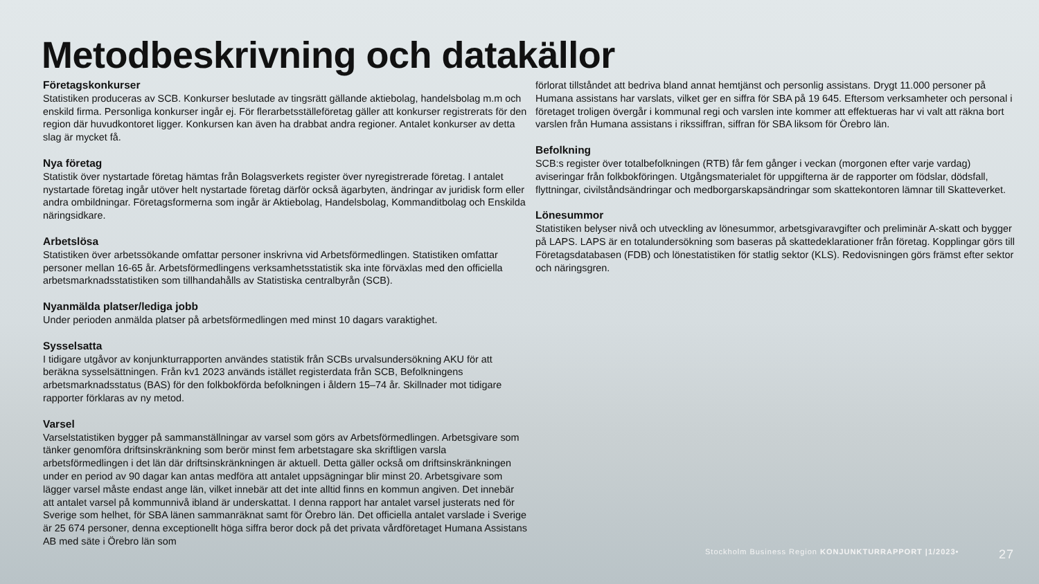Metodbeskrivning och datakällor
Företagskonkurser
Statistiken produceras av SCB. Konkurser beslutade av tingsrätt gällande aktiebolag, handelsbolag m.m och enskild firma. Personliga konkurser ingår ej. För flerarbetsställeföretag gäller att konkurser registrerats för den region där huvudkontoret ligger. Konkursen kan även ha drabbat andra regioner. Antalet konkurser av detta slag är mycket få.
Nya företag
Statistik över nystartade företag hämtas från Bolagsverkets register över nyregistrerade företag. I antalet nystartade företag ingår utöver helt nystartade företag därför också ägarbyten, ändringar av juridisk form eller andra ombildningar. Företagsformerna som ingår är Aktiebolag, Handelsbolag, Kommanditbolag och Enskilda näringsidkare.
Arbetslösa
Statistiken över arbetssökande omfattar personer inskrivna vid Arbetsförmedlingen. Statistiken omfattar personer mellan 16-65 år. Arbetsförmedlingens verksamhetsstatistik ska inte förväxlas med den officiella arbetsmarknadsstatistiken som tillhandahålls av Statistiska centralbyrån (SCB).
Nyanmälda platser/lediga jobb
Under perioden anmälda platser på arbetsförmedlingen med minst 10 dagars varaktighet.
Sysselsatta
I tidigare utgåvor av konjunkturrapporten användes statistik från SCBs urvalsundersökning AKU för att beräkna sysselsättningen. Från kv1 2023 används istället registerdata från SCB, Befolkningens arbetsmarknadsstatus (BAS) för den folkbokförda befolkningen i åldern 15–74 år. Skillnader mot tidigare rapporter förklaras av ny metod.
Varsel
Varselstatistiken bygger på sammanställningar av varsel som görs av Arbetsförmedlingen. Arbetsgivare som tänker genomföra driftsinskränkning som berör minst fem arbetstagare ska skriftligen varsla arbetsförmedlingen i det län där driftsinskränkningen är aktuell. Detta gäller också om driftsinskränkningen under en period av 90 dagar kan antas medföra att antalet uppsägningar blir minst 20. Arbetsgivare som lägger varsel måste endast ange län, vilket innebär att det inte alltid finns en kommun angiven. Det innebär att antalet varsel på kommunnivå ibland är underskattat. I denna rapport har antalet varsel justerats ned för Sverige som helhet, för SBA länen sammanräknat samt för Örebro län. Det officiella antalet varslade i Sverige är 25 674 personer, denna exceptionellt höga siffra beror dock på det privata vårdföretaget Humana Assistans AB med säte i Örebro län som
förlorat tillståndet att bedriva bland annat hemtjänst och personlig assistans. Drygt 11.000 personer på Humana assistans har varslats, vilket ger en siffra för SBA på 19 645. Eftersom verksamheter och personal i företaget troligen övergår i kommunal regi och varslen inte kommer att effektueras har vi valt att räkna bort varslen från Humana assistans i rikssiffran, siffran för SBA liksom för Örebro län.
Befolkning
SCB:s register över totalbefolkningen (RTB) får fem gånger i veckan (morgonen efter varje vardag) aviseringar från folkbokföringen. Utgångsmaterialet för uppgifterna är de rapporter om födslar, dödsfall, flyttningar, civilståndsändringar och medborgarskapsändringar som skattekontoren lämnar till Skatteverket.
Lönesummor
Statistiken belyser nivå och utveckling av lönesummor, arbetsgivaravgifter och preliminär A-skatt och bygger på LAPS. LAPS är en totalundersökning som baseras på skattedeklarationer från företag. Kopplingar görs till Företagsdatabasen (FDB) och lönestatistiken för statlig sektor (KLS). Redovisningen görs främst efter sektor och näringsgren.
Stockholm Business Region KONJUNKTURRAPPORT |1/2023• 27